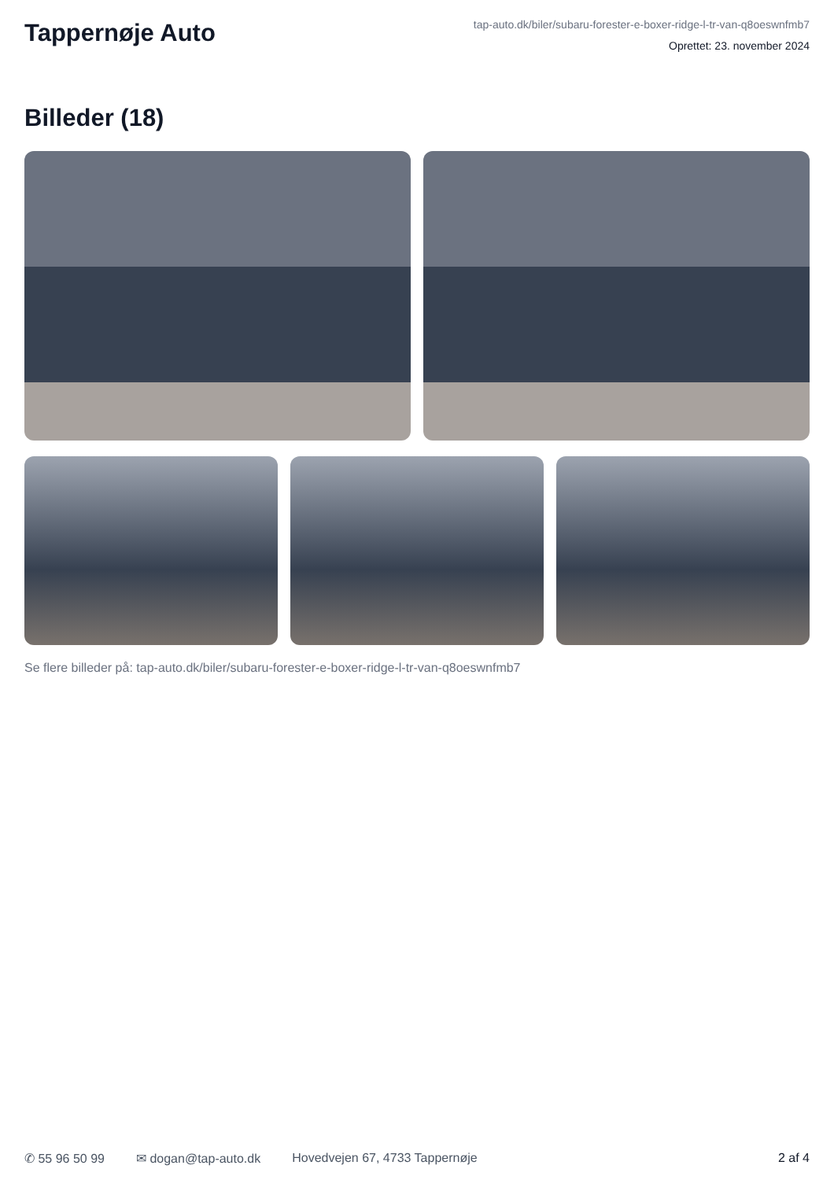Tappernøje Auto
tap-auto.dk/biler/subaru-forester-e-boxer-ridge-l-tr-van-q8oeswnfmb7
Oprettet: 23. november 2024
Billeder (18)
Se flere billeder på: tap-auto.dk/biler/subaru-forester-e-boxer-ridge-l-tr-van-q8oeswnfmb7
✆ 55 96 50 99 ✉ dogan@tap-auto.dk Hovedvejen 67, 4733 Tappernøje 2 af 4